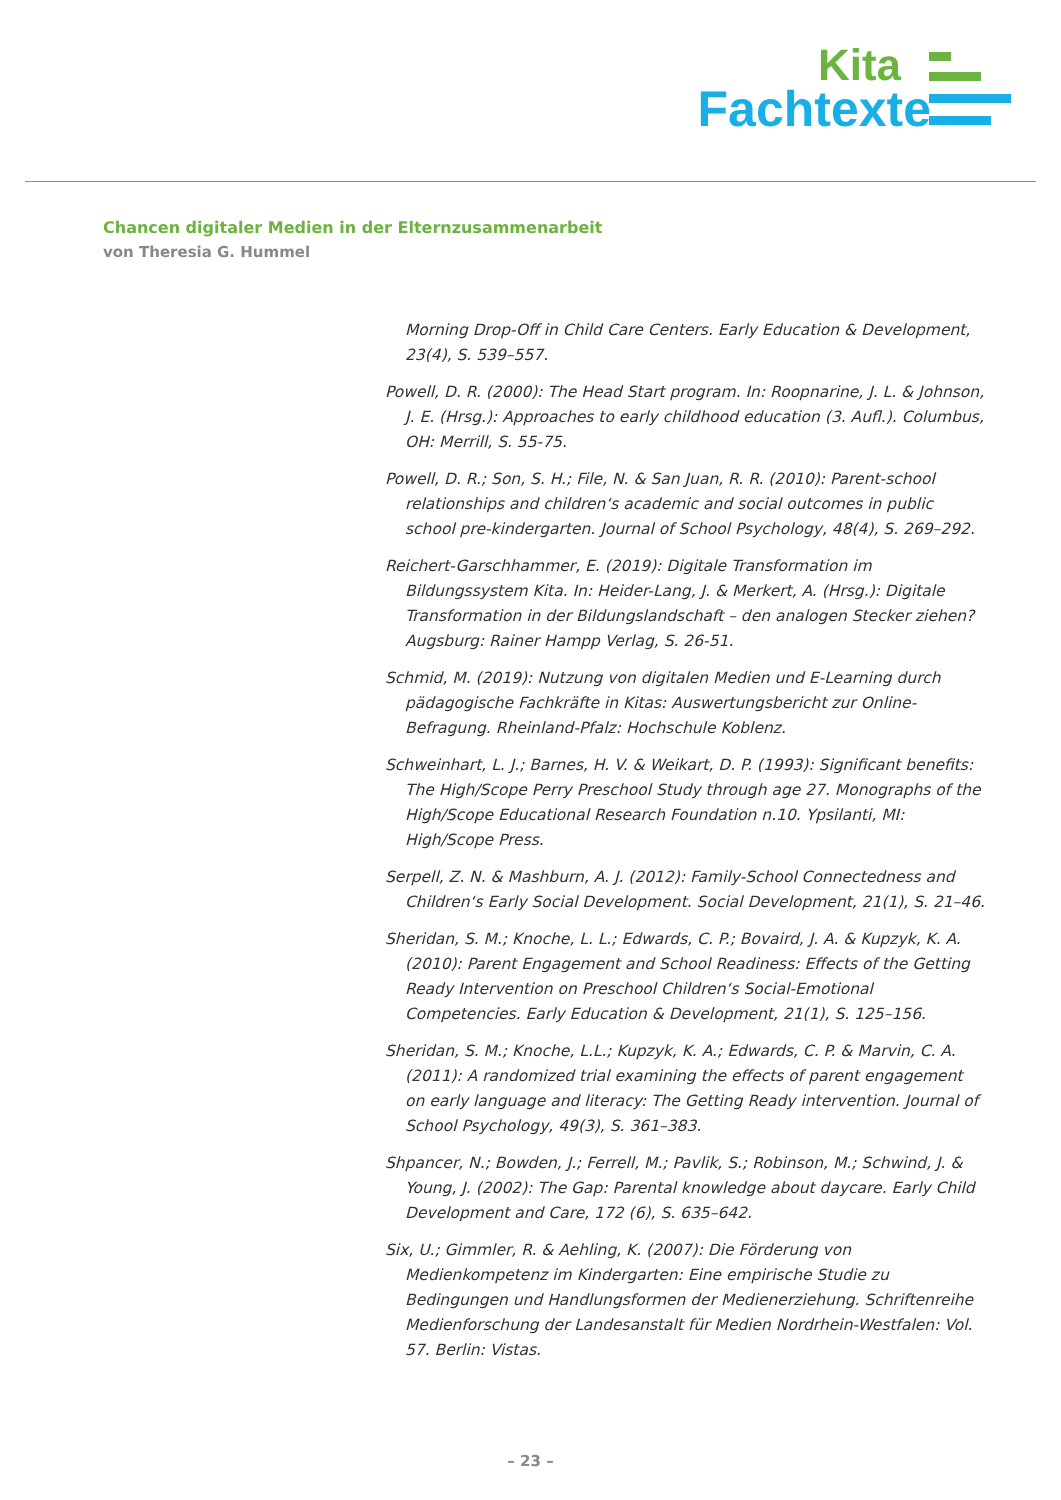Kita
Fachtexte
Chancen digitaler Medien in der Elternzusammenarbeit
von Theresia G. Hummel
Morning Drop-Off in Child Care Centers. Early Education & Development, 23(4), S. 539–557.
Powell, D. R. (2000): The Head Start program. In: Roopnarine, J. L. & Johnson, J. E. (Hrsg.): Approaches to early childhood education (3. Aufl.). Columbus, OH: Merrill, S. 55-75.
Powell, D. R.; Son, S. H.; File, N. & San Juan, R. R. (2010): Parent-school relationships and children‘s academic and social outcomes in public school pre-kindergarten. Journal of School Psychology, 48(4), S. 269–292.
Reichert-Garschhammer, E. (2019): Digitale Transformation im Bildungssystem Kita. In: Heider-Lang, J. & Merkert, A. (Hrsg.): Digitale Transformation in der Bildungslandschaft – den analogen Stecker ziehen? Augsburg: Rainer Hampp Verlag, S. 26-51.
Schmid, M. (2019): Nutzung von digitalen Medien und E-Learning durch pädagogische Fachkräfte in Kitas: Auswertungsbericht zur Online-Befragung. Rheinland-Pfalz: Hochschule Koblenz.
Schweinhart, L. J.; Barnes, H. V. & Weikart, D. P. (1993): Significant benefits: The High/Scope Perry Preschool Study through age 27. Monographs of the High/Scope Educational Research Foundation n.10. Ypsilanti, MI: High/Scope Press.
Serpell, Z. N. & Mashburn, A. J. (2012): Family-School Connectedness and Children‘s Early Social Development. Social Development, 21(1), S. 21–46.
Sheridan, S. M.; Knoche, L. L.; Edwards, C. P.; Bovaird, J. A. & Kupzyk, K. A. (2010): Parent Engagement and School Readiness: Effects of the Getting Ready Intervention on Preschool Children‘s Social-Emotional Competencies. Early Education & Development, 21(1), S. 125–156.
Sheridan, S. M.; Knoche, L.L.; Kupzyk, K. A.; Edwards, C. P. & Marvin, C. A. (2011): A randomized trial examining the effects of parent engagement on early language and literacy: The Getting Ready intervention. Journal of School Psychology, 49(3), S. 361–383.
Shpancer, N.; Bowden, J.; Ferrell, M.; Pavlik, S.; Robinson, M.; Schwind, J. & Young, J. (2002): The Gap: Parental knowledge about daycare. Early Child Development and Care, 172 (6), S. 635–642.
Six, U.; Gimmler, R. & Aehling, K. (2007): Die Förderung von Medienkompetenz im Kindergarten: Eine empirische Studie zu Bedingungen und Handlungsformen der Medienerziehung. Schriftenreihe Medienforschung der Landesanstalt für Medien Nordrhein-Westfalen: Vol. 57. Berlin: Vistas.
– 23 –